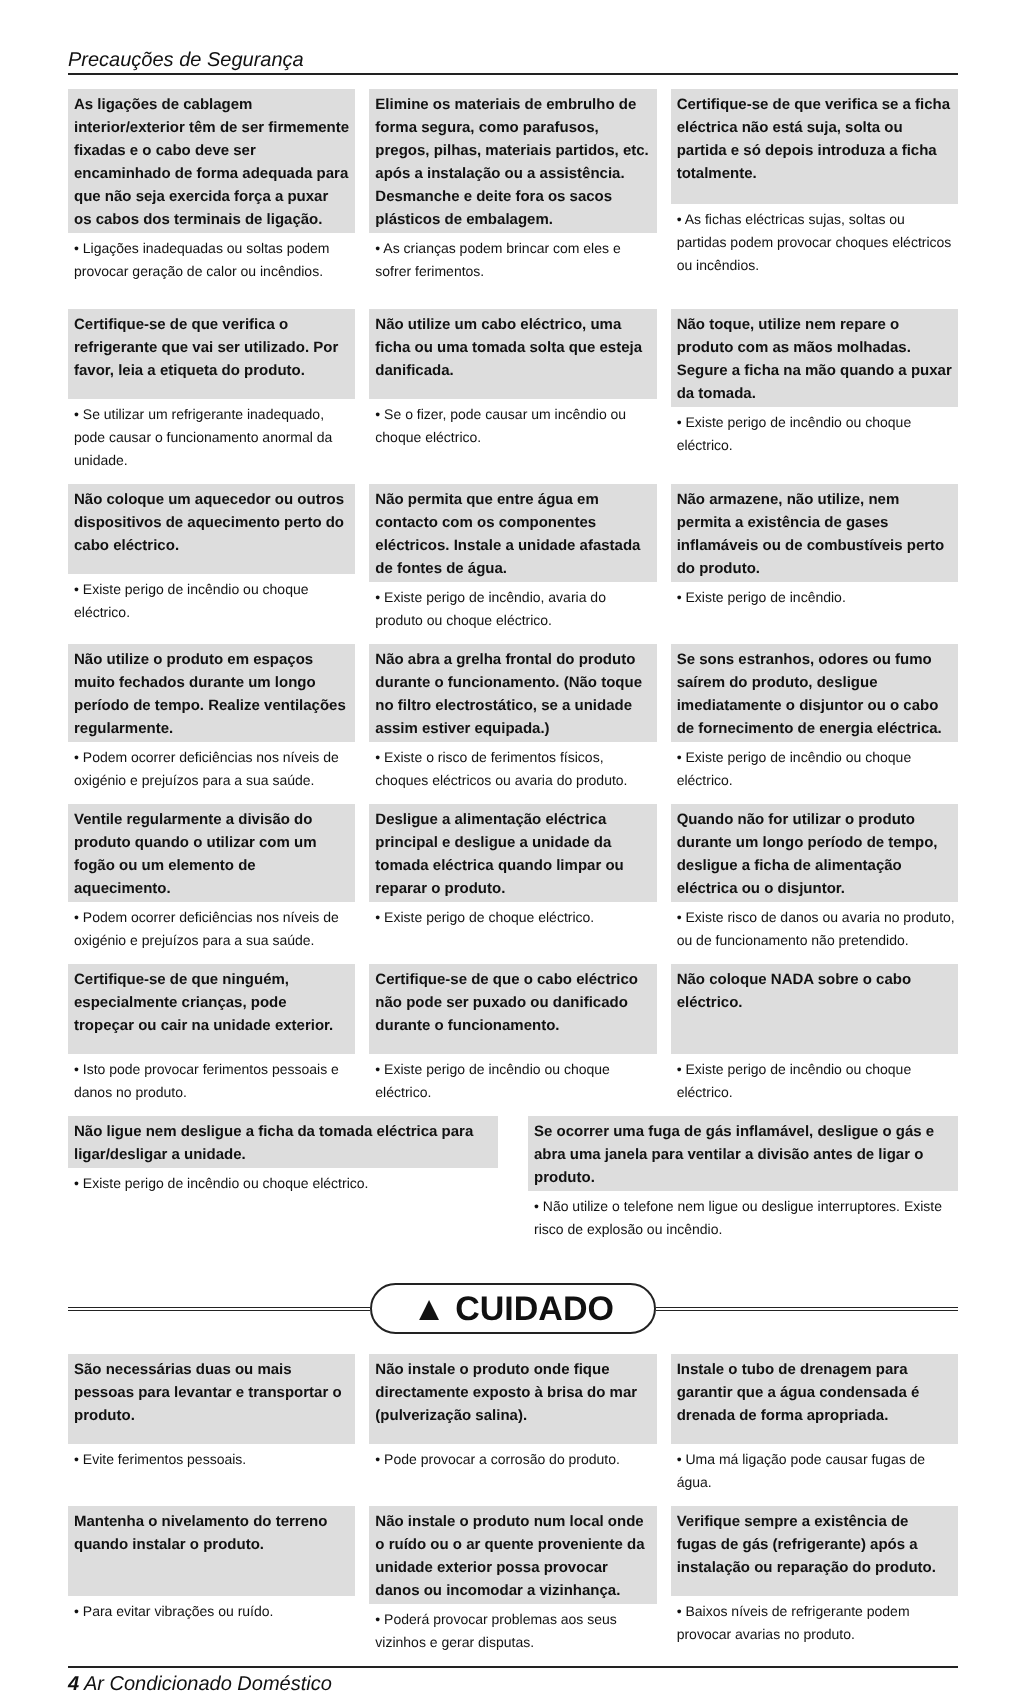Precauções de Segurança
As ligações de cablagem interior/exterior têm de ser firmemente fixadas e o cabo deve ser encaminhado de forma adequada para que não seja exercida força a puxar os cabos dos terminais de ligação.
• Ligações inadequadas ou soltas podem provocar geração de calor ou incêndios.
Elimine os materiais de embrulho de forma segura, como parafusos, pregos, pilhas, materiais partidos, etc. após a instalação ou a assistência. Desmanche e deite fora os sacos plásticos de embalagem.
• As crianças podem brincar com eles e sofrer ferimentos.
Certifique-se de que verifica se a ficha eléctrica não está suja, solta ou partida e só depois introduza a ficha totalmente.
• As fichas eléctricas sujas, soltas ou partidas podem provocar choques eléctricos ou incêndios.
Certifique-se de que verifica o refrigerante que vai ser utilizado. Por favor, leia a etiqueta do produto.
• Se utilizar um refrigerante inadequado, pode causar o funcionamento anormal da unidade.
Não utilize um cabo eléctrico, uma ficha ou uma tomada solta que esteja danificada.
• Se o fizer, pode causar um incêndio ou choque eléctrico.
Não toque, utilize nem repare o produto com as mãos molhadas. Segure a ficha na mão quando a puxar da tomada.
• Existe perigo de incêndio ou choque eléctrico.
Não coloque um aquecedor ou outros dispositivos de aquecimento perto do cabo eléctrico.
• Existe perigo de incêndio ou choque eléctrico.
Não permita que entre água em contacto com os componentes eléctricos. Instale a unidade afastada de fontes de água.
• Existe perigo de incêndio, avaria do produto ou choque eléctrico.
Não armazene, não utilize, nem permita a existência de gases inflamáveis ou de combustíveis perto do produto.
• Existe perigo de incêndio.
Não utilize o produto em espaços muito fechados durante um longo período de tempo. Realize ventilações regularmente.
• Podem ocorrer deficiências nos níveis de oxigénio e prejuízos para a sua saúde.
Não abra a grelha frontal do produto durante o funcionamento. (Não toque no filtro electrostático, se a unidade assim estiver equipada.)
• Existe o risco de ferimentos físicos, choques eléctricos ou avaria do produto.
Se sons estranhos, odores ou fumo saírem do produto, desligue imediatamente o disjuntor ou o cabo de fornecimento de energia eléctrica.
• Existe perigo de incêndio ou choque eléctrico.
Ventile regularmente a divisão do produto quando o utilizar com um fogão ou um elemento de aquecimento.
• Podem ocorrer deficiências nos níveis de oxigénio e prejuízos para a sua saúde.
Desligue a alimentação eléctrica principal e desligue a unidade da tomada eléctrica quando limpar ou reparar o produto.
• Existe perigo de choque eléctrico.
Quando não for utilizar o produto durante um longo período de tempo, desligue a ficha de alimentação eléctrica ou o disjuntor.
• Existe risco de danos ou avaria no produto, ou de funcionamento não pretendido.
Certifique-se de que ninguém, especialmente crianças, pode tropeçar ou cair na unidade exterior.
• Isto pode provocar ferimentos pessoais e danos no produto.
Certifique-se de que o cabo eléctrico não pode ser puxado ou danificado durante o funcionamento.
• Existe perigo de incêndio ou choque eléctrico.
Não coloque NADA sobre o cabo eléctrico.
• Existe perigo de incêndio ou choque eléctrico.
Não ligue nem desligue a ficha da tomada eléctrica para ligar/desligar a unidade.
• Existe perigo de incêndio ou choque eléctrico.
Se ocorrer uma fuga de gás inflamável, desligue o gás e abra uma janela para ventilar a divisão antes de ligar o produto.
• Não utilize o telefone nem ligue ou desligue interruptores. Existe risco de explosão ou incêndio.
▲ CUIDADO
São necessárias duas ou mais pessoas para levantar e transportar o produto.
• Evite ferimentos pessoais.
Não instale o produto onde fique directamente exposto à brisa do mar (pulverização salina).
• Pode provocar a corrosão do produto.
Instale o tubo de drenagem para garantir que a água condensada é drenada de forma apropriada.
• Uma má ligação pode causar fugas de água.
Mantenha o nivelamento do terreno quando instalar o produto.
• Para evitar vibrações ou ruído.
Não instale o produto num local onde o ruído ou o ar quente proveniente da unidade exterior possa provocar danos ou incomodar a vizinhança.
• Poderá provocar problemas aos seus vizinhos e gerar disputas.
Verifique sempre a existência de fugas de gás (refrigerante) após a instalação ou reparação do produto.
• Baixos níveis de refrigerante podem provocar avarias no produto.
4 Ar Condicionado Doméstico